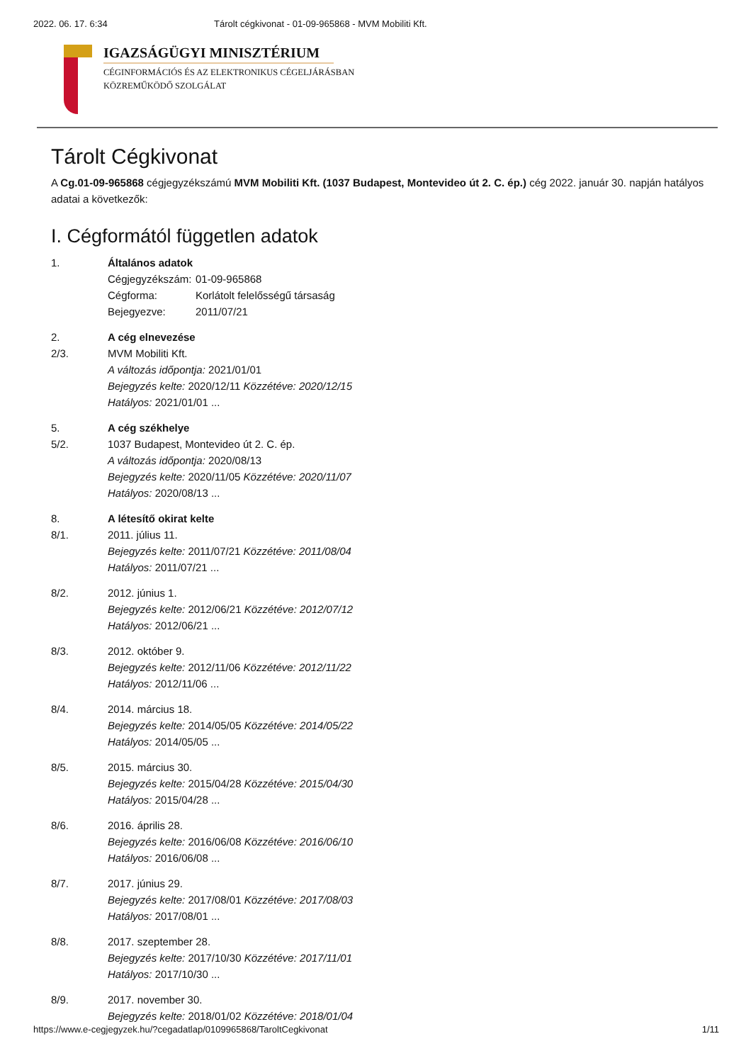2022. 06. 17. 6:34 Tárolt cégkivonat - 01-09-965868 - MVM Mobiliti Kft.
IGAZSÁGÜGYI MINISZTÉRIUM
CÉGINFORMÁCIÓS ÉS AZ ELEKTRONIKUS CÉGELJÁRÁSBAN
KÖZREMŰKÖDŐ SZOLGÁLAT
Tárolt Cégkivonat
A Cg.01-09-965868 cégjegyzékszámú MVM Mobiliti Kft. (1037 Budapest, Montevideo út 2. C. ép.) cég 2022. január 30. napján hatályos adatai a következők:
I. Cégformától független adatok
1. Általános adatok
Cégjegyzékszám: 01-09-965868
Cégforma: Korlátolt felelősségű társaság
Bejegyezve: 2011/07/21
2. A cég elnevezése
2/3. MVM Mobiliti Kft.
A változás időpontja: 2021/01/01
Bejegyzés kelte: 2020/12/11 Közzétéve: 2020/12/15
Hatályos: 2021/01/01 ...
5. A cég székhelye
5/2. 1037 Budapest, Montevideo út 2. C. ép.
A változás időpontja: 2020/08/13
Bejegyzés kelte: 2020/11/05 Közzétéve: 2020/11/07
Hatályos: 2020/08/13 ...
8. A létesítő okirat kelte
8/1. 2011. július 11.
Bejegyzés kelte: 2011/07/21 Közzétéve: 2011/08/04
Hatályos: 2011/07/21 ...
8/2. 2012. június 1.
Bejegyzés kelte: 2012/06/21 Közzétéve: 2012/07/12
Hatályos: 2012/06/21 ...
8/3. 2012. október 9.
Bejegyzés kelte: 2012/11/06 Közzétéve: 2012/11/22
Hatályos: 2012/11/06 ...
8/4. 2014. március 18.
Bejegyzés kelte: 2014/05/05 Közzétéve: 2014/05/22
Hatályos: 2014/05/05 ...
8/5. 2015. március 30.
Bejegyzés kelte: 2015/04/28 Közzétéve: 2015/04/30
Hatályos: 2015/04/28 ...
8/6. 2016. április 28.
Bejegyzés kelte: 2016/06/08 Közzétéve: 2016/06/10
Hatályos: 2016/06/08 ...
8/7. 2017. június 29.
Bejegyzés kelte: 2017/08/01 Közzétéve: 2017/08/03
Hatályos: 2017/08/01 ...
8/8. 2017. szeptember 28.
Bejegyzés kelte: 2017/10/30 Közzétéve: 2017/11/01
Hatályos: 2017/10/30 ...
8/9. 2017. november 30.
Bejegyzés kelte: 2018/01/02 Közzétéve: 2018/01/04
https://www.e-cegjegyzek.hu/?cegadatlap/0109965868/TaroltCegkivonat 1/11